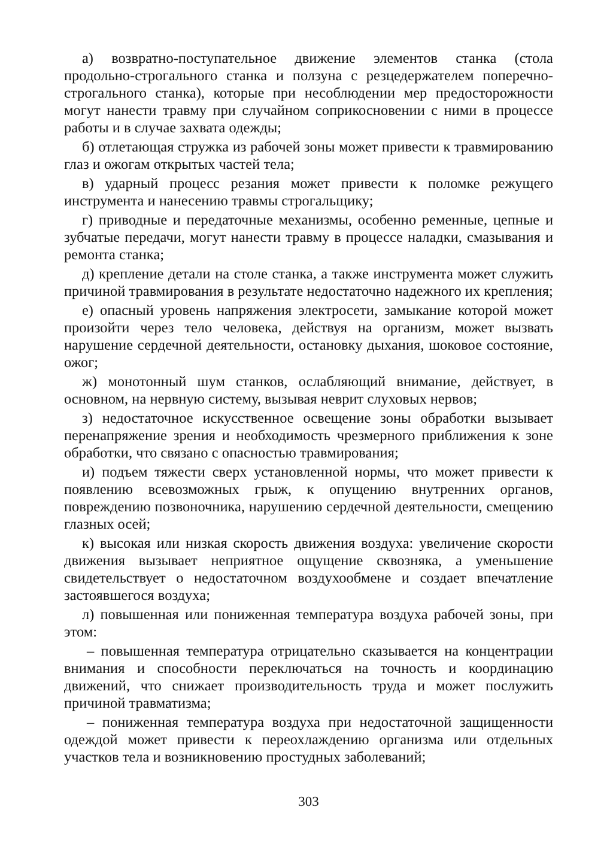а) возвратно-поступательное движение элементов станка (стола продольно-строгального станка и ползуна с резцедержателем поперечно-строгального станка), которые при несоблюдении мер предосторожности могут нанести травму при случайном соприкосновении с ними в процессе работы и в случае захвата одежды;
б) отлетающая стружка из рабочей зоны может привести к травмированию глаз и ожогам открытых частей тела;
в) ударный процесс резания может привести к поломке режущего инструмента и нанесению травмы строгальщику;
г) приводные и передаточные механизмы, особенно ременные, цепные и зубчатые передачи, могут нанести травму в процессе наладки, смазывания и ремонта станка;
д) крепление детали на столе станка, а также инструмента может служить причиной травмирования в результате недостаточно надежного их крепления;
е) опасный уровень напряжения электросети, замыкание которой может произойти через тело человека, действуя на организм, может вызвать нарушение сердечной деятельности, остановку дыхания, шоковое состояние, ожог;
ж) монотонный шум станков, ослабляющий внимание, действует, в основном, на нервную систему, вызывая неврит слуховых нервов;
з) недостаточное искусственное освещение зоны обработки вызывает перенапряжение зрения и необходимость чрезмерного приближения к зоне обработки, что связано с опасностью травмирования;
и) подъем тяжести сверх установленной нормы, что может привести к появлению всевозможных грыж, к опущению внутренних органов, повреждению позвоночника, нарушению сердечной деятельности, смещению глазных осей;
к) высокая или низкая скорость движения воздуха: увеличение скорости движения вызывает неприятное ощущение сквозняка, а уменьшение свидетельствует о недостаточном воздухообмене и создает впечатление застоявшегося воздуха;
л) повышенная или пониженная температура воздуха рабочей зоны, при этом:
– повышенная температура отрицательно сказывается на концентрации внимания и способности переключаться на точность и координацию движений, что снижает производительность труда и может послужить причиной травматизма;
– пониженная температура воздуха при недостаточной защищенности одеждой может привести к переохлаждению организма или отдельных участков тела и возникновению простудных заболеваний;
303